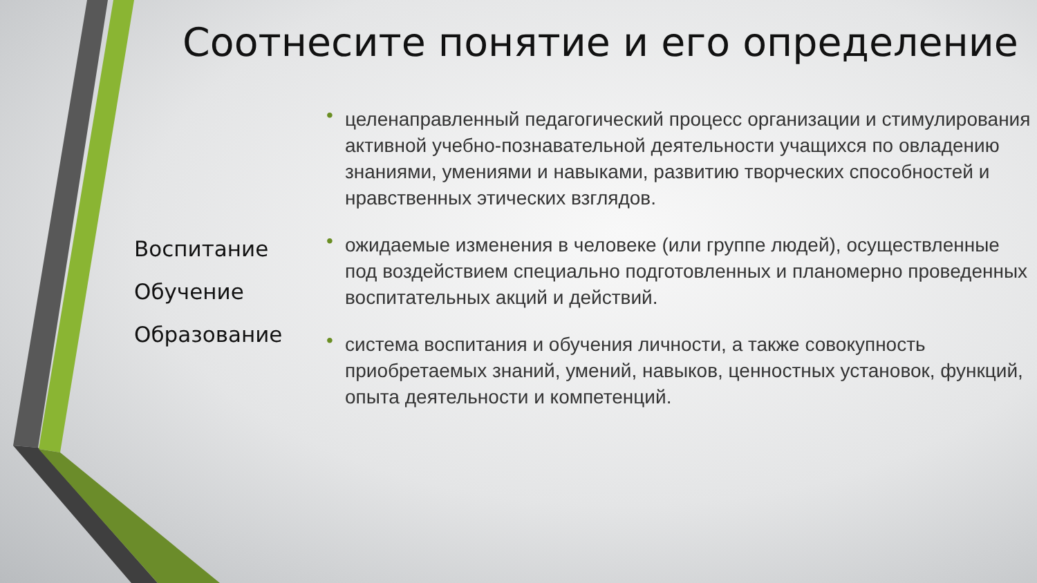Соотнесите понятие и его определение
Воспитание
Обучение
Образование
• целенаправленный педагогический процесс организации и стимулирования активной учебно-познавательной деятельности учащихся по овладению знаниями, умениями и навыками, развитию творческих способностей и нравственных этических взглядов.
• ожидаемые изменения в человеке (или группе людей), осуществленные под воздействием специально подготовленных и планомерно проведенных воспитательных акций и действий.
• система воспитания и обучения личности, а также совокупность приобретаемых знаний, умений, навыков, ценностных установок, функций, опыта деятельности и компетенций.